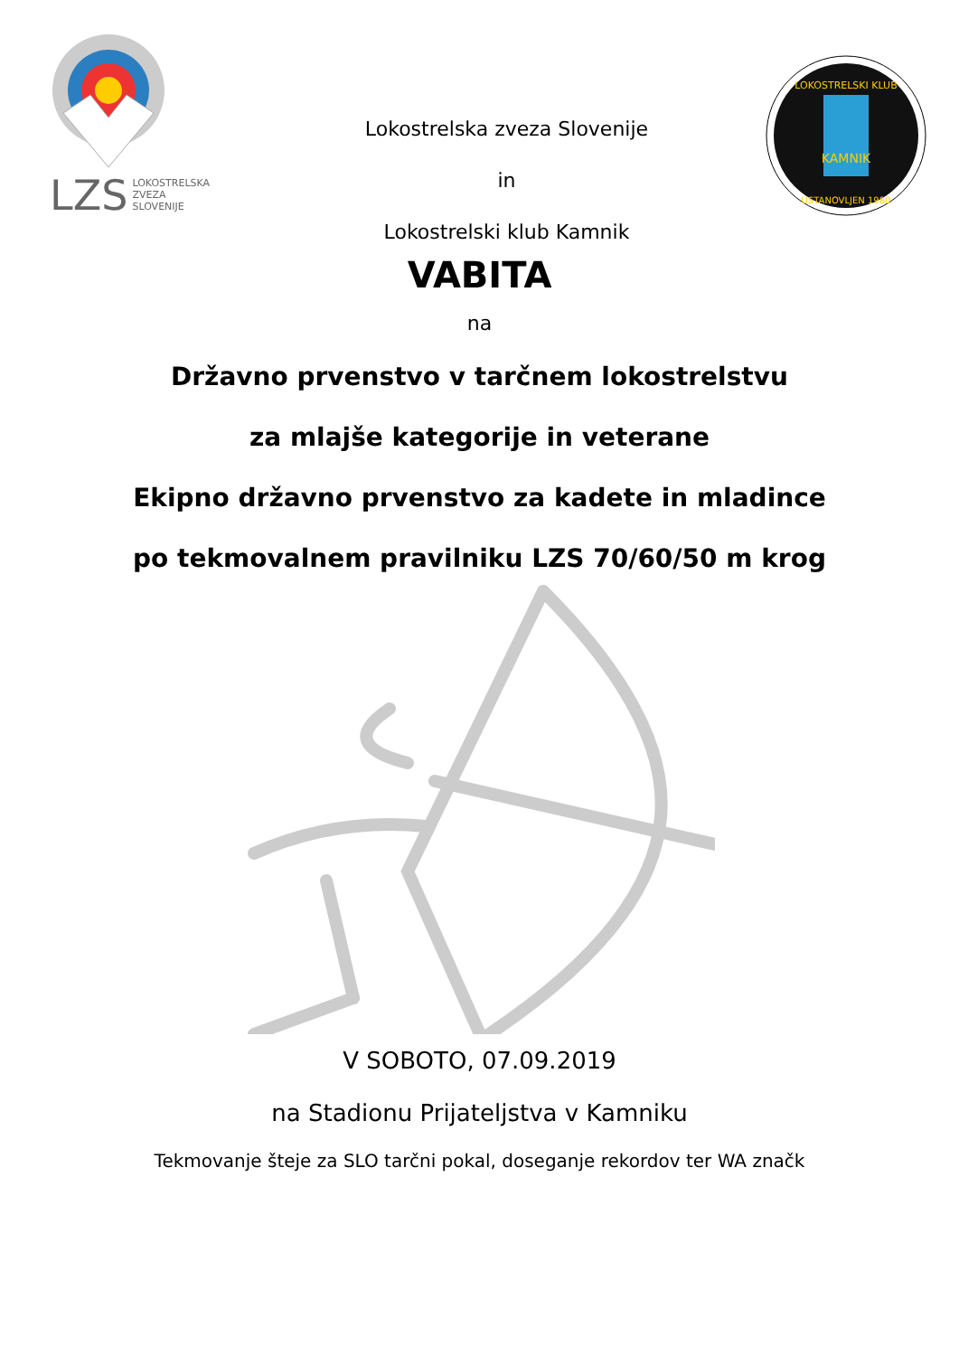LZS LOKOSTRELSKA
ZVEZA
SLOVENIJE
Lokostrelska zveza Slovenije
in
Lokostrelski klub Kamnik
KAMNIK
LOKOSTRELSKI KLUB
USTANOVLJEN 1980
VABITA
na
Državno prvenstvo v tarčnem lokostrelstvu
za mlajše kategorije in veterane
Ekipno državno prvenstvo za kadete in mladince
po tekmovalnem pravilniku LZS 70/60/50 m krog
V SOBOTO, 07.09.2019
na Stadionu Prijateljstva v Kamniku
Tekmovanje šteje za SLO tarčni pokal, doseganje rekordov ter WA značk